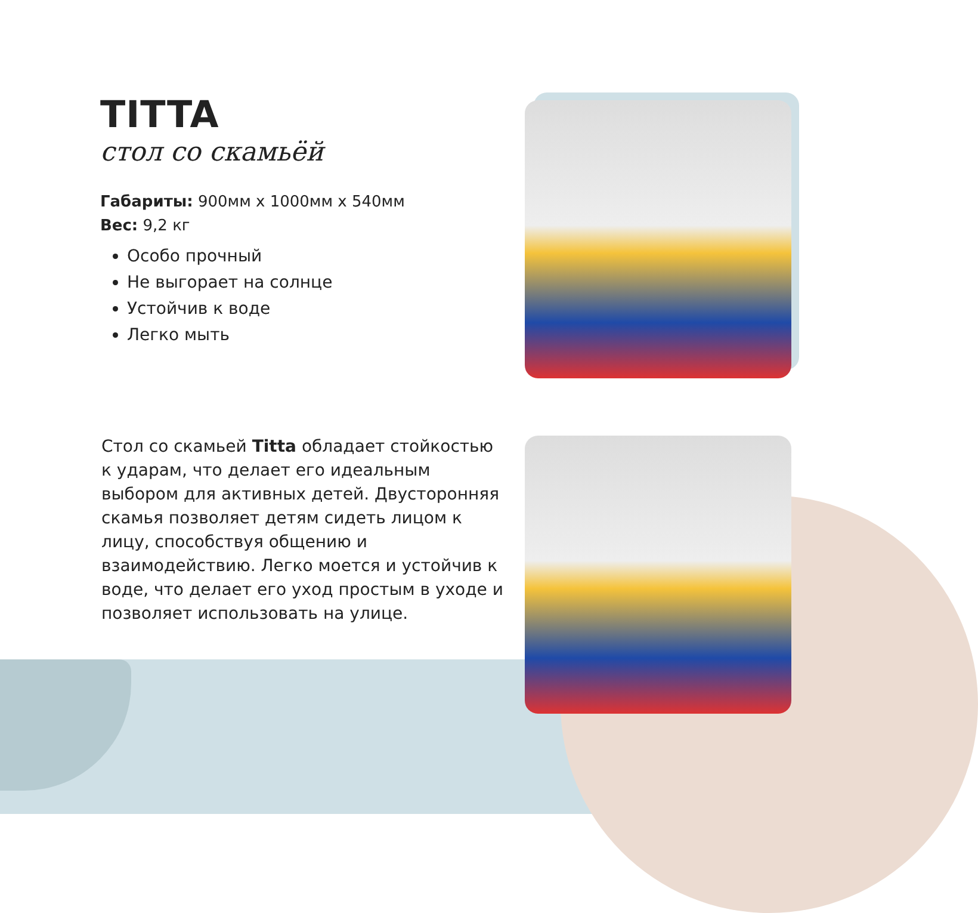TITTA
стол со скамьёй
Габариты: 900мм x 1000мм x 540мм
Вес: 9,2 кг
Особо прочный
Не выгорает на солнце
Устойчив к воде
Легко мыть
Стол со скамьей Titta обладает стойкостью к ударам, что делает его идеальным выбором для активных детей. Двусторонняя скамья позволяет детям сидеть лицом к лицу, способствуя общению и взаимодействию. Легко моется и устойчив к воде, что делает его уход простым в уходе и позволяет использовать на улице.